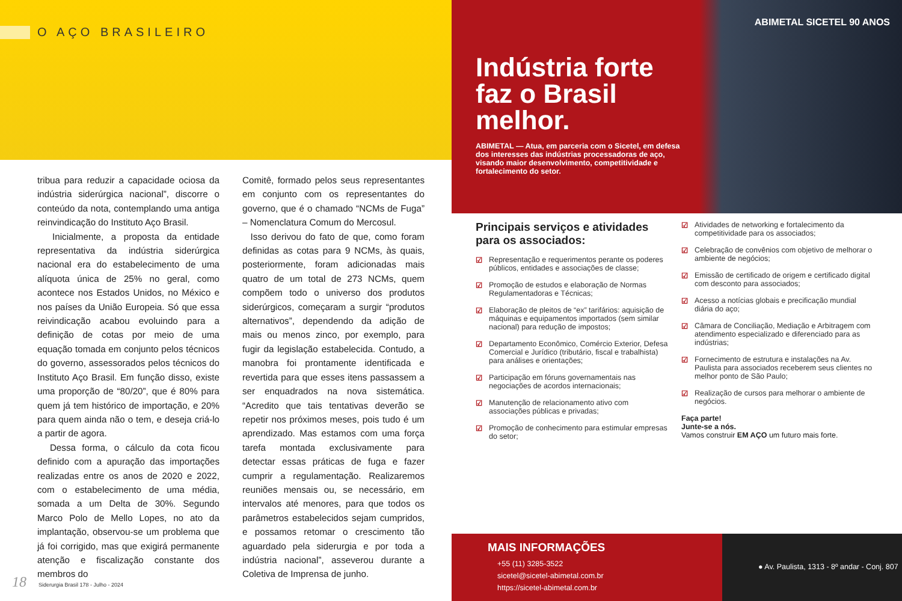O AÇO BRASILEIRO
tribua para reduzir a capacidade ociosa da indústria siderúrgica nacional”, discorre o conteúdo da nota, contemplando uma antiga reinvindicação do Instituto Aço Brasil.
Inicialmente, a proposta da entidade representativa da indústria siderúrgica nacional era do estabelecimento de uma alíquota única de 25% no geral, como acontece nos Estados Unidos, no México e nos países da União Europeia. Só que essa reivindicação acabou evoluindo para a definição de cotas por meio de uma equação tomada em conjunto pelos técnicos do governo, assessorados pelos técnicos do Instituto Aço Brasil. Em função disso, existe uma proporção de “80/20”, que é 80% para quem já tem histórico de importação, e 20% para quem ainda não o tem, e deseja criá-lo a partir de agora.
Dessa forma, o cálculo da cota ficou definido com a apuração das importações realizadas entre os anos de 2020 e 2022, com o estabelecimento de uma média, somada a um Delta de 30%. Segundo Marco Polo de Mello Lopes, no ato da implantação, observou-se um problema que já foi corrigido, mas que exigirá permanente atenção e fiscalização constante dos membros do
Comitê, formado pelos seus representantes em conjunto com os representantes do governo, que é o chamado “NCMs de Fuga” – Nomenclatura Comum do Mercosul.
Isso derivou do fato de que, como foram definidas as cotas para 9 NCMs, às quais, posteriormente, foram adicionadas mais quatro de um total de 273 NCMs, quem compõem todo o universo dos produtos siderúrgicos, começaram a surgir “produtos alternativos”, dependendo da adição de mais ou menos zinco, por exemplo, para fugir da legislação estabelecida. Contudo, a manobra foi prontamente identificada e revertida para que esses itens passassem a ser enquadrados na nova sistemática. “Acredito que tais tentativas deverão se repetir nos próximos meses, pois tudo é um aprendizado. Mas estamos com uma força tarefa montada exclusivamente para detectar essas práticas de fuga e fazer cumprir a regulamentação. Realizaremos reuniões mensais ou, se necessário, em intervalos até menores, para que todos os parâmetros estabelecidos sejam cumpridos, e possamos retomar o crescimento tão aguardado pela siderurgia e por toda a indústria nacional”, asseverou durante a Coletiva de Imprensa de junho.
18 Siderurgia Brasil 178 - Julho - 2024
ABIMETAL SICETEL 90 ANOS
Indústria forte faz o Brasil melhor.
ABIMETAL — Atua, em parceria com o Sicetel, em defesa dos interesses das indústrias processadoras de aço, visando maior desenvolvimento, competitividade e fortalecimento do setor.
Principais serviços e atividades para os associados:
☑ Representação e requerimentos perante os poderes públicos, entidades e associações de classe;
☑ Promoção de estudos e elaboração de Normas Regulamentadoras e Técnicas;
☑ Elaboração de pleitos de “ex” tarifários: aquisição de máquinas e equipamentos importados (sem similar nacional) para redução de impostos;
☑ Departamento Econômico, Comércio Exterior, Defesa Comercial e Jurídico (tributário, fiscal e trabalhista) para análises e orientações;
☑ Participação em fóruns governamentais nas negociações de acordos internacionais;
☑ Manutenção de relacionamento ativo com associações públicas e privadas;
☑ Promoção de conhecimento para estimular empresas do setor;
☑ Atividades de networking e fortalecimento da competitividade para os associados;
☑ Celebração de convênios com objetivo de melhorar o ambiente de negócios;
☑ Emissão de certificado de origem e certificado digital com desconto para associados;
☑ Acesso a notícias globais e precificação mundial diária do aço;
☑ Câmara de Conciliação, Mediação e Arbitragem com atendimento especializado e diferenciado para as indústrias;
☑ Fornecimento de estrutura e instalações na Av. Paulista para associados receberem seus clientes no melhor ponto de São Paulo;
☑ Realização de cursos para melhorar o ambiente de negócios.
Faça parte!
Junte-se a nós.
Vamos construir EM AÇO um futuro mais forte.
MAIS INFORMAÇÕES
+55 (11) 3285-3522
sicetel@sicetel-abimetal.com.br
https://sicetel-abimetal.com.br
● Av. Paulista, 1313 - 8º andar - Conj. 807